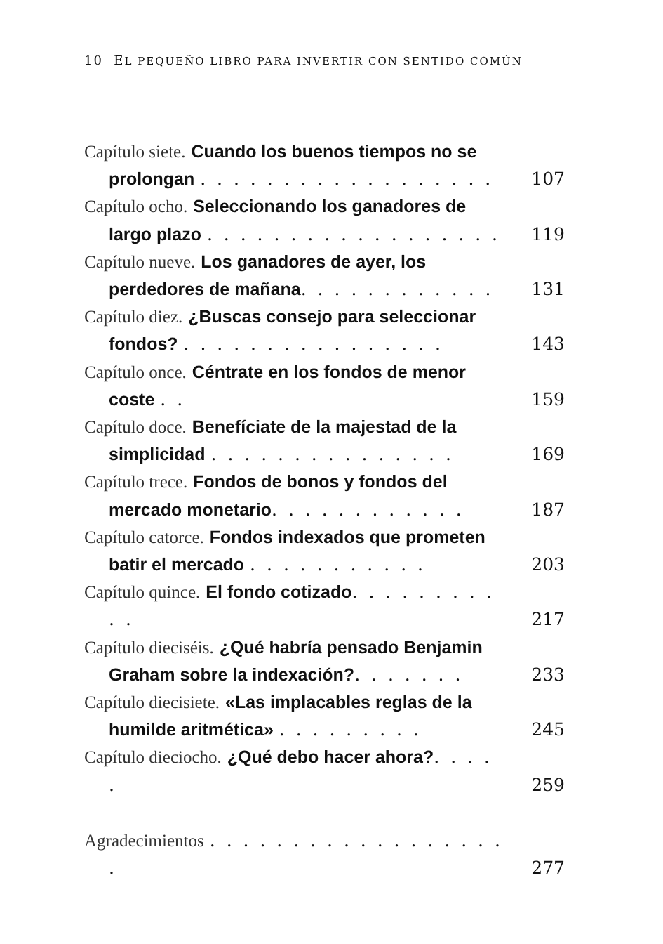10 EL PEQUEÑO LIBRO PARA INVERTIR CON SENTIDO COMÚN
Capítulo siete. Cuando los buenos tiempos no se prolongan . . . . . . . . . . . . . . . . . .
107
Capítulo ocho. Seleccionando los ganadores de largo plazo . . . . . . . . . . . . . . . . . .
119
Capítulo nueve. Los ganadores de ayer, los perdedores de mañana. . . . . . . . . . . .
131
Capítulo diez. ¿Buscas consejo para seleccionar fondos? . . . . . . . . . . . . . . . .
143
Capítulo once. Céntrate en los fondos de menor coste . .
159
Capítulo doce. Benefíciate de la majestad de la simplicidad . . . . . . . . . . . . . . .
169
Capítulo trece. Fondos de bonos y fondos del mercado monetario. . . . . . . . . . . .
187
Capítulo catorce. Fondos indexados que prometen batir el mercado . . . . . . . . . . .
203
Capítulo quince. El fondo cotizado. . . . . . . . . . .
217
Capítulo dieciséis. ¿Qué habría pensado Benjamin Graham sobre la indexación?. . . . . . .
233
Capítulo diecisiete. «Las implacables reglas de la humilde aritmética» . . . . . . . . .
245
Capítulo dieciocho. ¿Qué debo hacer ahora?. . . . .
259
Agradecimientos . . . . . . . . . . . . . . . . . . .
277